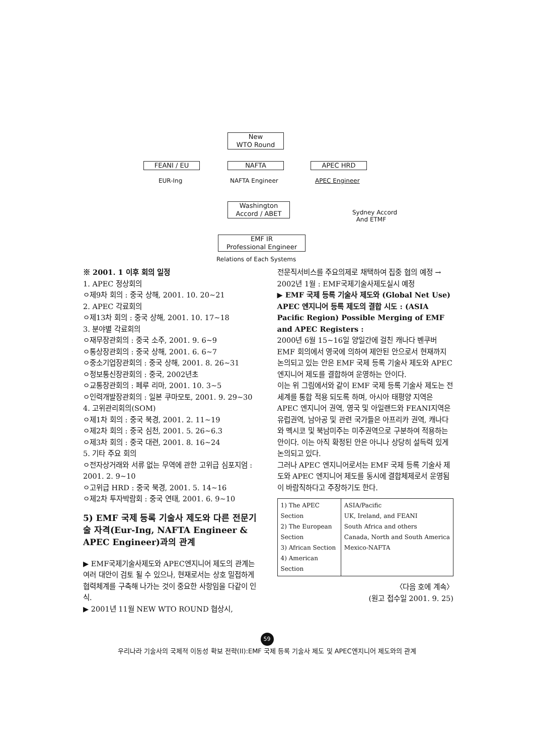New
WTO Round
FEANI / EU NAFTA APEC HRD
EUR-Ing NAFTA Engineer APEC Engineer
Washington
Accord / ABET
Sydney Accord
And ETMF
EMF IR
Professional Engineer
Relations of Each Systems
※ 2001. 1 이후 회의 일정
1. APEC 정상회의
ㅇ제9차 회의 : 중국 상해, 2001. 10. 20~21
2. APEC 각료회의
ㅇ제13차 회의 : 중국 상해, 2001. 10. 17~18
3. 분야별 각료회의
ㅇ재무장관회의 : 중국 소주, 2001. 9. 6~9
ㅇ통상장관회의 : 중국 상해, 2001. 6. 6~7
ㅇ중소기업장관회의 : 중국 상해, 2001. 8. 26~31
ㅇ정보통신장관회의 : 중국, 2002년초
ㅇ교통장관회의 : 페루 리마, 2001. 10. 3~5
ㅇ인력개발장관회의 : 일본 쿠마모토, 2001. 9. 29~30
4. 고위관리회의(SOM)
ㅇ제1차 회의 : 중국 북경, 2001. 2. 11~19
ㅇ제2차 회의 : 중국 심천, 2001. 5. 26~6.3
ㅇ제3차 회의 : 중국 대련, 2001. 8. 16~24
5. 기타 주요 회의
ㅇ전자상거래와 서류 없는 무역에 관한 고위급 심포지엄 : 2001. 2. 9~10
ㅇ고위급 HRD : 중국 북경, 2001. 5. 14~16
ㅇ제2차 투자박람회 : 중국 연태, 2001. 6. 9~10
5) EMF 국제 등록 기술사 제도와 다른 전문기술 자격(Eur-Ing, NAFTA Engineer & APEC Engineer)과의 관계
▶ EMF국제기술사제도와 APEC엔지니어 제도의 관계는 여러 대안이 검토 될 수 있으나, 현재로서는 상호 밀접하게 협력체계를 구축해 나가는 것이 중요한 사항임을 다같이 인식.
▶ 2001년 11월 NEW WTO ROUND 협상시,
전문직서비스를 주요의제로 채택하여 집중 협의 예정 → 2002년 1월 : EMF국제기술사제도실시 예정
▶ EMF 국제 등록 기술사 제도와 (Global Net Use) APEC 엔지니어 등록 제도의 결합 시도 : (ASIA Pacific Region) Possible Merging of EMF and APEC Registers :
2000년 6월 15~16일 양일간에 걸친 캐나다 벤쿠버 EMF 회의에서 영국에 의하여 제안된 안으로서 현재까지 논의되고 있는 안은 EMF 국제 등록 기술사 제도와 APEC 엔지니어 제도를 결합하여 운영하는 안이다.
이는 위 그림에서와 같이 EMF 국제 등록 기술사 제도는 전 세계를 통합 적용 되도록 하며, 아시아 태평양 지역은 APEC 엔지니어 권역, 영국 및 아일랜드와 FEANI지역은 유럽권역, 남아공 및 관련 국가들은 아프리카 권역, 캐나다와 멕시코 및 북남미주는 미주권역으로 구분하여 적용하는 안이다. 이는 아직 확정된 안은 아니나 상당히 설득력 있게 논의되고 있다.
그러나 APEC 엔지니어로서는 EMF 국제 등록 기술사 제도와 APEC 엔지니어 제도를 동시에 결합체제로서 운영됨이 바람직하다고 주장하기도 한다.
| 1) The APEC Section 2) The European Section 3) African Section 4) American Section | ASIA/Pacific UK, Ireland, and FEANI South Africa and others Canada, North and South America Mexico-NAFTA |
〈다음 호에 계속〉
(원고 접수일 2001. 9. 25)
59
우리나라 기술사의 국제적 이동성 확보 전략(II):EMF 국제 등록 기술사 제도 및 APEC엔지니어 제도와의 관계